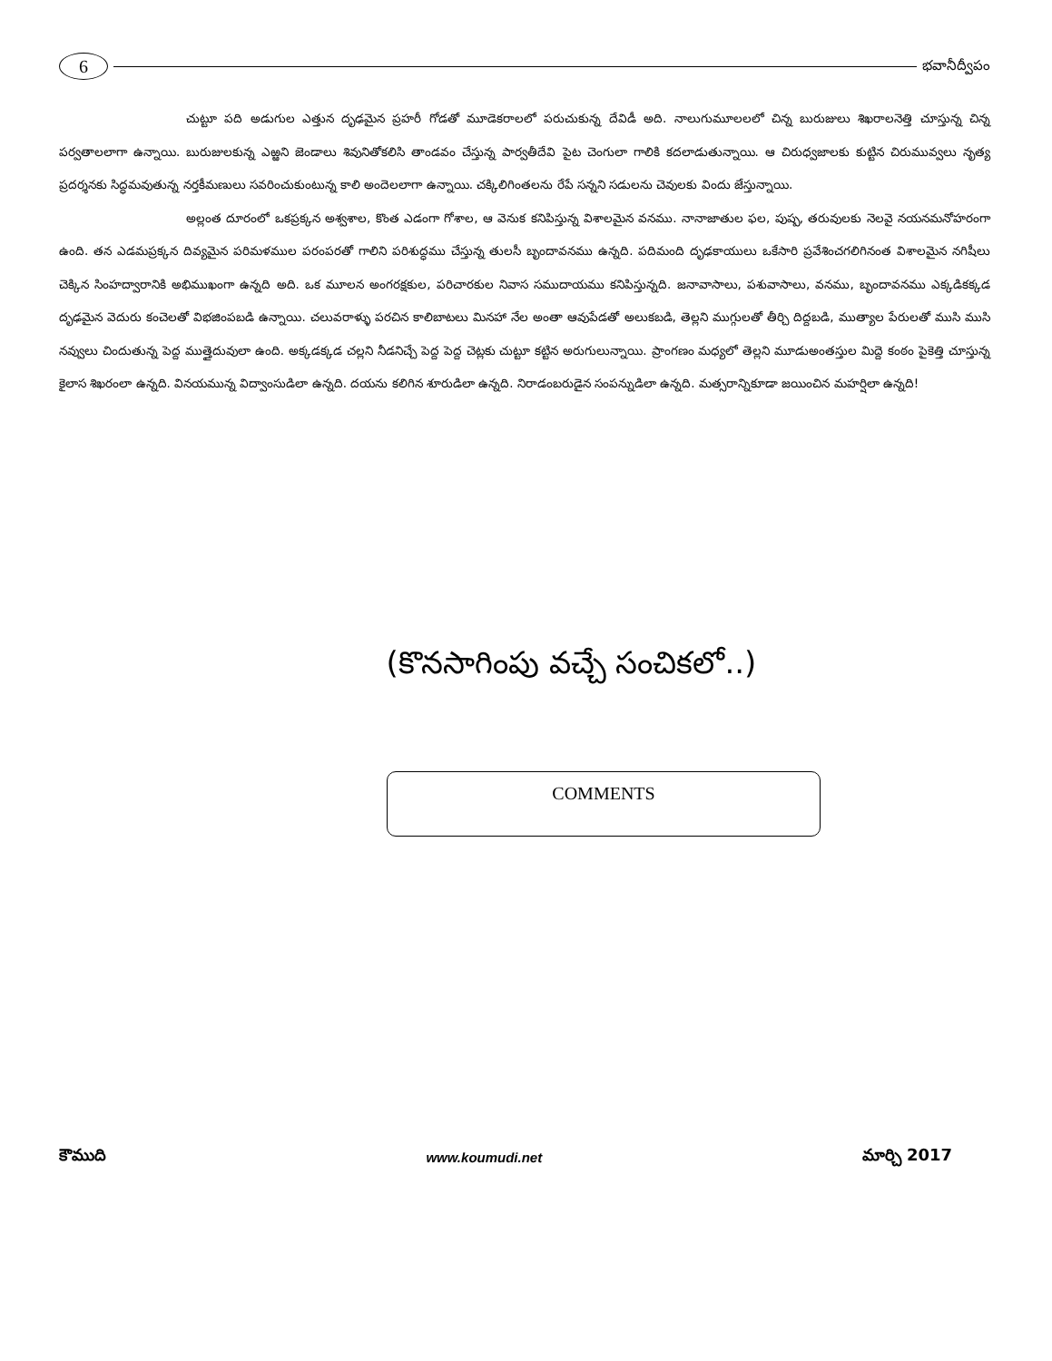6
భవానీద్వీపం
చుట్టూ పది అడుగుల ఎత్తున దృఢమైన ప్రహరీ గోడతో మూడెకరాలలో పరుచుకున్న దేవిడీ అది. నాలుగుమూలలలో చిన్న బురుజులు శిఖరాలనెత్తి చూస్తున్న చిన్న పర్వతాలలాగా ఉన్నాయి. బురుజులకున్న ఎఱ్ఱని జెండాలు శివునితోకలిసి తాండవం చేస్తున్న పార్వతీదేవి పైట చెంగులా గాలికి కదలాడుతున్నాయి. ఆ చిరుధ్వజాలకు కుట్టిన చిరుమువ్వలు నృత్య ప్రదర్శనకు సిద్ధమవుతున్న నర్తకీమణులు సవరించుకుంటున్న కాలి అందెలలాగా ఉన్నాయి. చక్కిలిగింతలను రేపే సన్నని సడులను చెవులకు విందు జేస్తున్నాయి.
అల్లంత దూరంలో ఒకప్రక్కన అశ్వశాల, కొంత ఎడంగా గోశాల, ఆ వెనుక కనిపిస్తున్న విశాలమైన వనము. నానాజాతుల ఫల, పుష్ప, తరువులకు నెలవై నయనమనోహరంగా ఉంది. తన ఎడమప్రక్కన దివ్యమైన పరిమళముల పరంపరతో గాలిని పరిశుద్ధము చేస్తున్న తులసీ బృందావనము ఉన్నది. పదిమంది దృఢకాయులు ఒకేసారి ప్రవేశించగలిగినంత విశాలమైన నగిషీలు చెక్కిన సింహద్వారానికి అభిముఖంగా ఉన్నది అది. ఒక మూలన అంగరక్షకుల, పరిచారకుల నివాస సముదాయము కనిపిస్తున్నది. జనావాసాలు, పశువాసాలు, వనము, బృందావనము ఎక్కడికక్కడ దృఢమైన వెదురు కంచెలతో విభజింపబడి ఉన్నాయి. చలువరాళ్ళు పరచిన కాలిబాటలు మినహా నేల అంతా ఆవుపేడతో అలుకబడి, తెల్లని ముగ్గులతో తీర్చి దిద్దబడి, ముత్యాల పేరులతో ముసి ముసి నవ్వులు చిందుతున్న పెద్ద ముత్తైదువులా ఉంది. అక్కడక్కడ చల్లని నీడనిచ్చే పెద్ద పెద్ద చెట్లకు చుట్టూ కట్టిన అరుగులున్నాయి. ప్రాంగణం మధ్యలో తెల్లని మూడుఅంతస్తుల మిద్దె కంఠం పైకెత్తి చూస్తున్న కైలాస శిఖరంలా ఉన్నది. వినయమున్న విద్వాంసుడిలా ఉన్నది. దయను కలిగిన శూరుడిలా ఉన్నది. నిరాడంబరుడైన సంపన్నుడిలా ఉన్నది. మత్సరాన్నికూడా జయించిన మహర్షిలా ఉన్నది!
(కొనసాగింపు వచ్చే సంచికలో..)
COMMENTS
కౌముది www.koumudi.net మార్చి 2017